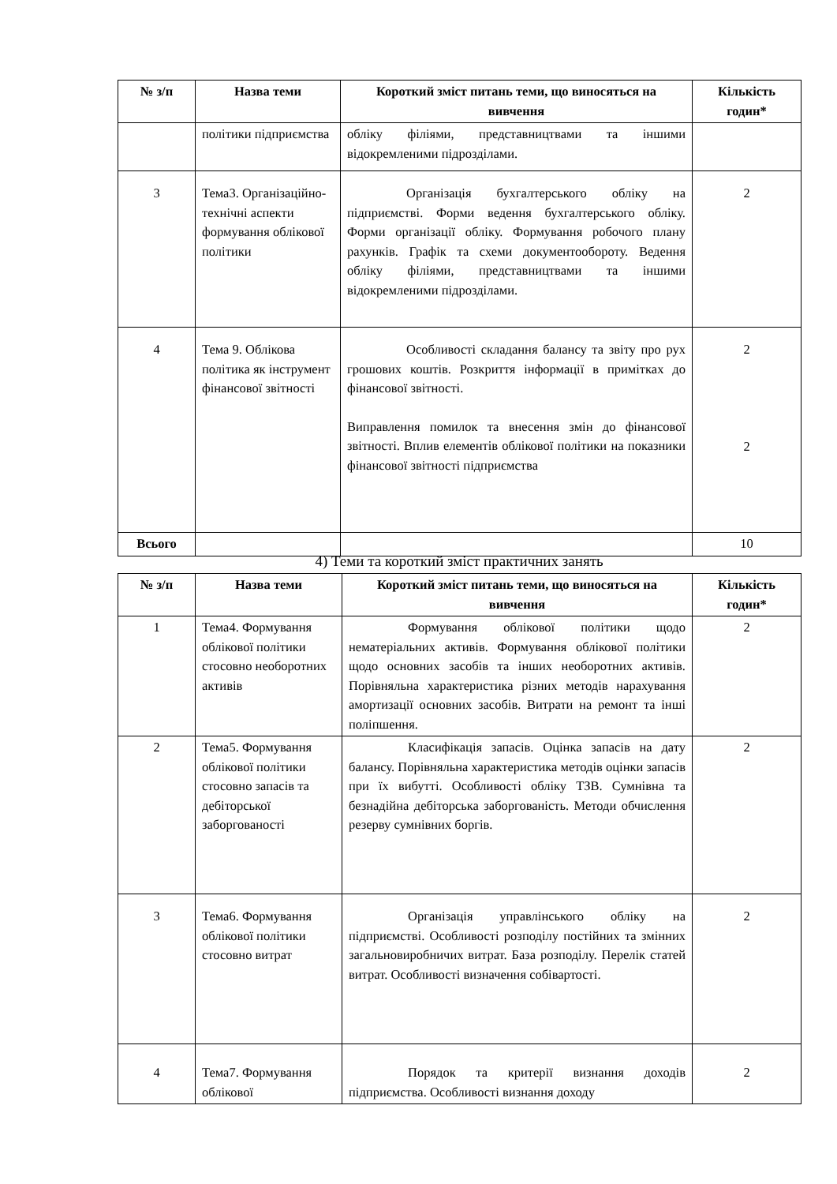| № з/п | Назва теми | Короткий зміст питань теми, що виносяться на вивчення | Кількість годин* |
| --- | --- | --- | --- |
| | політики підприємства | обліку філіями, представництвами та іншими відокремленими підрозділами. | |
| 3 | Тема3. Організаційно-технічні аспекти формування облікової політики | Організація бухгалтерського обліку на підприємстві. Форми ведення бухгалтерського обліку. Форми організації обліку. Формування робочого плану рахунків. Графік та схеми документообороту. Ведення обліку філіями, представництвами та іншими відокремленими підрозділами. | 2 |
| 4 | Тема 9. Облікова політика як інструмент фінансової звітності | Особливості складання балансу та звіту про рух грошових коштів. Розкриття інформації в примітках до фінансової звітності. Виправлення помилок та внесення змін до фінансової звітності. Вплив елементів облікової політики на показники фінансової звітності підприємства | 2 2 |
| Всього | | | 10 |
4) Теми та короткий зміст практичних занять
| № з/п | Назва теми | Короткий зміст питань теми, що виносяться на вивчення | Кількість годин* |
| --- | --- | --- | --- |
| 1 | Тема4. Формування облікової політики стосовно необоротних активів | Формування облікової політики щодо нематеріальних активів. Формування облікової політики щодо основних засобів та інших необоротних активів. Порівняльна характеристика різних методів нарахування амортизації основних засобів. Витрати на ремонт та інші поліпшення. | 2 |
| 2 | Тема5. Формування облікової політики стосовно запасів та дебіторської заборгованості | Класифікація запасів. Оцінка запасів на дату балансу. Порівняльна характеристика методів оцінки запасів при їх вибутті. Особливості обліку ТЗВ. Сумнівна та безнадійна дебіторська заборгованість. Методи обчислення резерву сумнівних боргів. | 2 |
| 3 | Тема6. Формування облікової політики стосовно витрат | Організація управлінського обліку на підприємстві. Особливості розподілу постійних та змінних загальновиробничих витрат. База розподілу. Перелік статей витрат. Особливості визначення собівартості. | 2 |
| 4 | Тема7. Формування облікової | Порядок та критерії визнання доходів підприємства. Особливості визнання доходу | 2 |